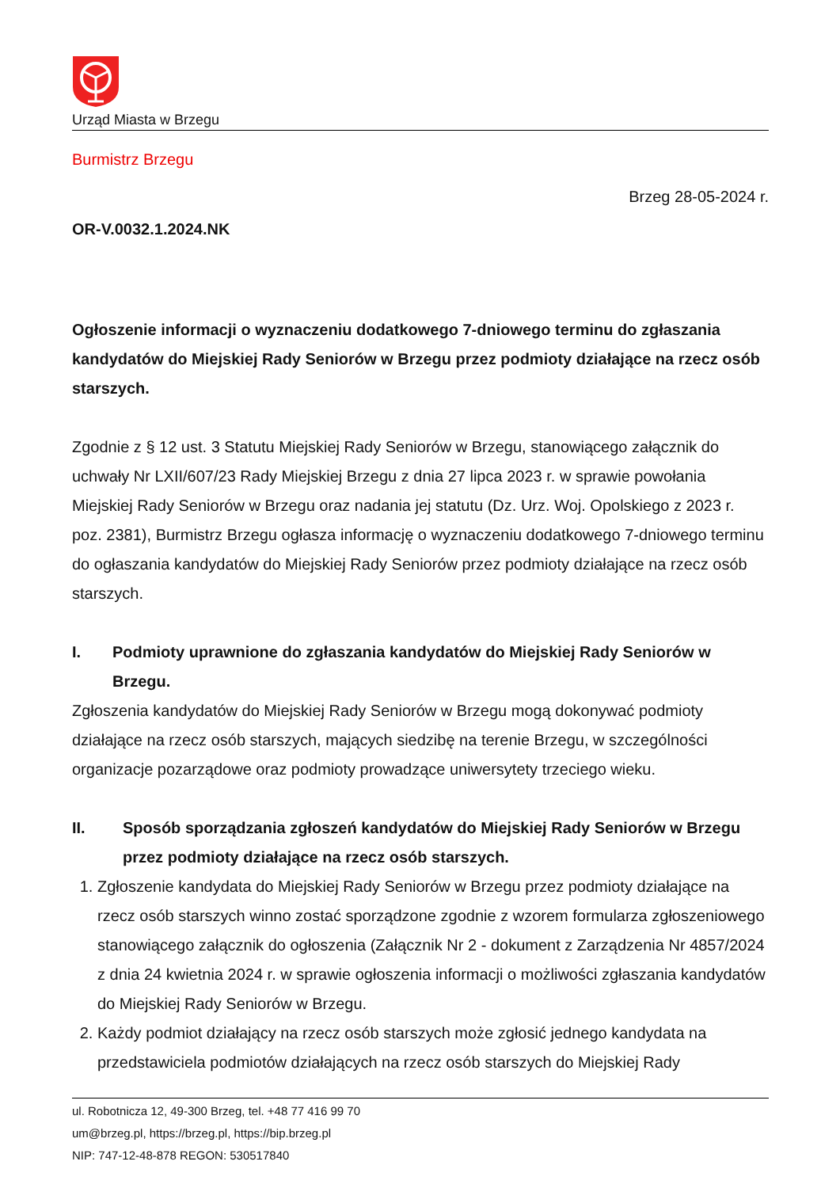Urząd Miasta w Brzegu
Burmistrz Brzegu
Brzeg 28-05-2024 r.
OR-V.0032.1.2024.NK
Ogłoszenie informacji o wyznaczeniu dodatkowego 7-dniowego terminu do zgłaszania kandydatów do Miejskiej Rady Seniorów w Brzegu przez podmioty działające na rzecz osób starszych.
Zgodnie z § 12 ust. 3 Statutu Miejskiej Rady Seniorów w Brzegu, stanowiącego załącznik do uchwały Nr LXII/607/23 Rady Miejskiej Brzegu z dnia 27 lipca 2023 r. w sprawie powołania Miejskiej Rady Seniorów w Brzegu oraz nadania jej statutu (Dz. Urz. Woj. Opolskiego z 2023 r. poz. 2381), Burmistrz Brzegu ogłasza informację o wyznaczeniu dodatkowego 7-dniowego terminu do ogłaszania kandydatów do Miejskiej Rady Seniorów przez podmioty działające na rzecz osób starszych.
I. Podmioty uprawnione do zgłaszania kandydatów do Miejskiej Rady Seniorów w Brzegu.
Zgłoszenia kandydatów do Miejskiej Rady Seniorów w Brzegu mogą dokonywać podmioty działające na rzecz osób starszych, mających siedzibę na terenie Brzegu, w szczególności organizacje pozarządowe oraz podmioty prowadzące uniwersytety trzeciego wieku.
II. Sposób sporządzania zgłoszeń kandydatów do Miejskiej Rady Seniorów w Brzegu przez podmioty działające na rzecz osób starszych.
1. Zgłoszenie kandydata do Miejskiej Rady Seniorów w Brzegu przez podmioty działające na rzecz osób starszych winno zostać sporządzone zgodnie z wzorem formularza zgłoszeniowego stanowiącego załącznik do ogłoszenia (Załącznik Nr 2 - dokument z Zarządzenia Nr 4857/2024 z dnia 24 kwietnia 2024 r. w sprawie ogłoszenia informacji o możliwości zgłaszania kandydatów do Miejskiej Rady Seniorów w Brzegu.
2. Każdy podmiot działający na rzecz osób starszych może zgłosić jednego kandydata na przedstawiciela podmiotów działających na rzecz osób starszych do Miejskiej Rady
ul. Robotnicza 12, 49-300 Brzeg, tel. +48 77 416 99 70
um@brzeg.pl, https://brzeg.pl, https://bip.brzeg.pl
NIP: 747-12-48-878 REGON: 530517840